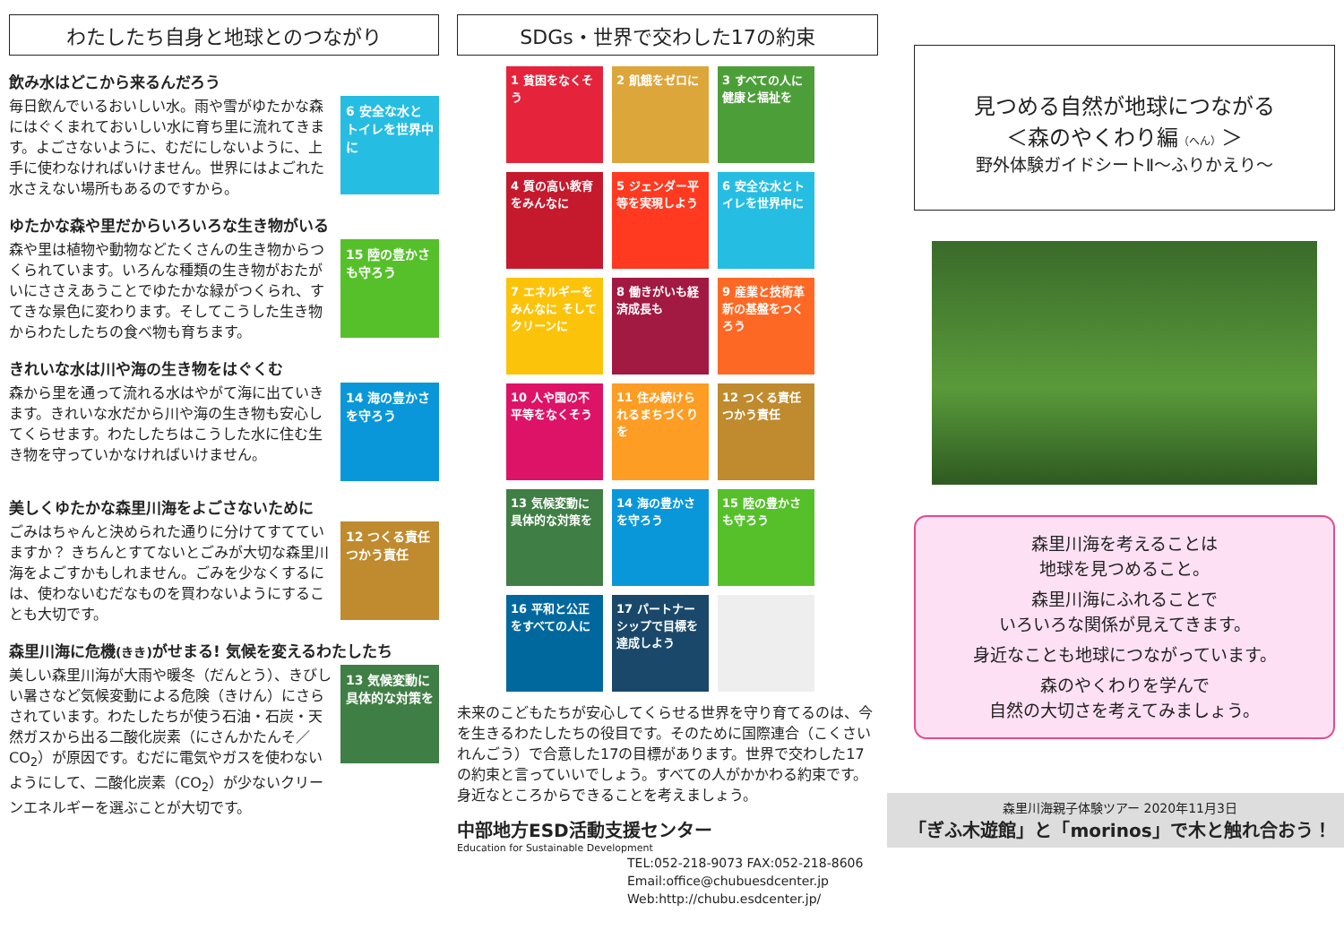わたしたち自身と地球とのつながり
飲み水はどこから来るんだろう
毎日飲んでいるおいしい水。雨や雪がゆたかな森にはぐくまれておいしい水に育ち里に流れてきます。よごさないように、むだにしないように、上手に使わなければいけません。世界にはよごれた水さえない場所もあるのですから。
6 安全な水とトイレを世界中に
ゆたかな森や里だからいろいろな生き物がいる
森や里は植物や動物などたくさんの生き物からつくられています。いろんな種類の生き物がおたがいにささえあうことでゆたかな緑がつくられ、すてきな景色に変わります。そしてこうした生き物からわたしたちの食べ物も育ちます。
15 陸の豊かさも守ろう
きれいな水は川や海の生き物をはぐくむ
森から里を通って流れる水はやがて海に出ていきます。きれいな水だから川や海の生き物も安心してくらせます。わたしたちはこうした水に住む生き物を守っていかなければいけません。
14 海の豊かさを守ろう
美しくゆたかな森里川海をよごさないために
ごみはちゃんと決められた通りに分けてすてていますか？ きちんとすてないとごみが大切な森里川海をよごすかもしれません。ごみを少なくするには、使わないむだなものを買わないようにすることも大切です。
12 つくる責任 つかう責任
森里川海に危機(きき) がせまる! 気候を変えるわたしたち
美しい森里川海が大雨や暖冬（だんとう）、きびしい暑さなど気候変動による危険（きけん）にさらされています。わたしたちが使う石油・石炭・天然ガスから出る二酸化炭素（にさんかたんそ／CO<sub>2</sub>）が原因です。むだに電気やガスを使わないようにして、二酸化炭素（CO<sub>2</sub>）が少ないクリーンエネルギーを選ぶことが大切です。
13 気候変動に具体的な対策を
SDGs・世界で交わした17の約束
1 貧困をなくそう
2 飢餓をゼロに
3 すべての人に健康と福祉を
4 質の高い教育をみんなに
5 ジェンダー平等を実現しよう
6 安全な水とトイレを世界中に
7 エネルギーをみんなに そしてクリーンに
8 働きがいも経済成長も
9 産業と技術革新の基盤をつくろう
10 人や国の不平等をなくそう
11 住み続けられるまちづくりを
12 つくる責任 つかう責任
13 気候変動に具体的な対策を
14 海の豊かさを守ろう
15 陸の豊かさも守ろう
16 平和と公正をすべての人に
17 パートナーシップで目標を達成しよう
未来のこどもたちが安心してくらせる世界を守り育てるのは、今を生きるわたしたちの役目です。そのために国際連合（こくさいれんごう）で合意した17の目標があります。世界で交わした17の約束と言っていいでしょう。すべての人がかかわる約束です。身近なところからできることを考えましょう。
中部地方ESD活動支援センター
Education for Sustainable Development
TEL:052-218-9073 FAX:052-218-8606
Email:office@chubuesdcenter.jp
Web:http://chubu.esdcenter.jp/
見つめる自然が地球につながる
＜森のやくわり編（へん）＞
野外体験ガイドシートⅡ～ふりかえり～
森里川海を考えることは
地球を見つめること。
森里川海にふれることで
いろいろな関係が見えてきます。
身近なことも地球につながっています。
森のやくわりを学んで
自然の大切さを考えてみましょう。
森里川海親子体験ツアー 2020年11月3日
「ぎふ木遊館」と「morinos」で木と触れ合おう！